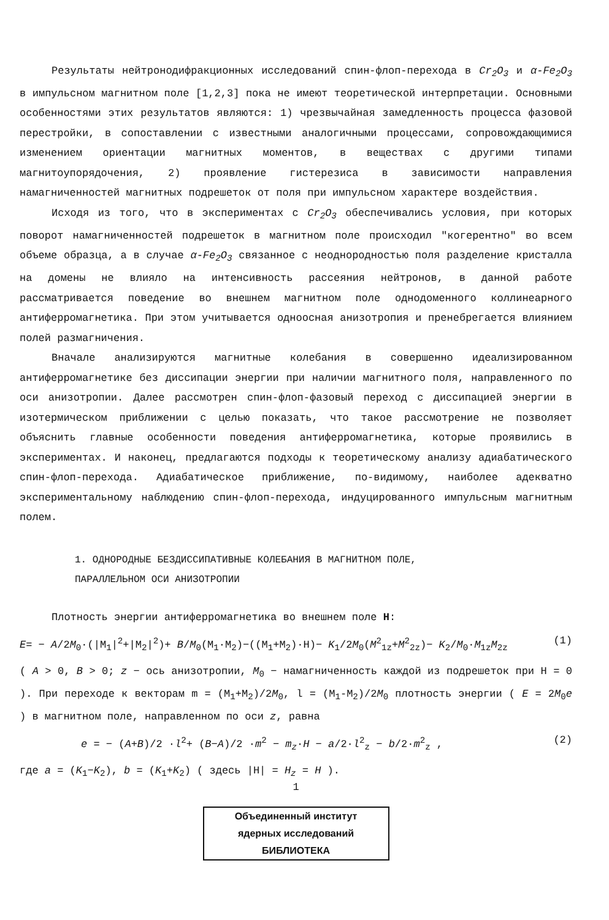Результаты нейтронодифракционных исследований спин-флоп-перехода в Cr<sub>2</sub>O<sub>3</sub> и α-Fe<sub>2</sub>O<sub>3</sub> в импульсном магнитном поле [1,2,3] пока не имеют теоретической интерпретации. Основными особенностями этих результатов являются: 1) чрезвычайная замедленность процесса фазовой перестройки, в сопоставлении с известными аналогичными процессами, сопровождающимися изменением ориентации магнитных моментов, в веществах с другими типами магнитоупорядочения, 2) проявление гистерезиса в зависимости направления намагниченностей магнитных подрешеток от поля при импульсном характере воздействия.
Исходя из того, что в экспериментах с Cr<sub>2</sub>O<sub>3</sub> обеспечивались условия, при которых поворот намагниченностей подрешеток в магнитном поле происходил "когерентно" во всем объеме образца, а в случае α-Fe<sub>2</sub>O<sub>3</sub> связанное с неоднородностью поля разделение кристалла на домены не влияло на интенсивность рассеяния нейтронов, в данной работе рассматривается поведение во внешнем магнитном поле однодоменного коллинеарного антиферромагнетика. При этом учитывается одноосная анизотропия и пренебрегается влиянием полей размагничения.
Вначале анализируются магнитные колебания в совершенно идеализированном антиферромагнетике без диссипации энергии при наличии магнитного поля, направленного по оси анизотропии. Далее рассмотрен спин-флоп-фазовый переход с диссипацией энергии в изотермическом приближении с целью показать, что такое рассмотрение не позволяет объяснить главные особенности поведения антиферромагнетика, которые проявились в экспериментах. И наконец, предлагаются подходы к теоретическому анализу адиабатического спин-флоп-перехода. Адиабатическое приближение, по-видимому, наиболее адекватно экспериментальному наблюдению спин-флоп-перехода, индуцированного импульсным магнитным полем.
1. ОДНОРОДНЫЕ БЕЗДИССИПАТИВНЫЕ КОЛЕБАНИЯ В МАГНИТНОМ ПОЛЕ,
ПАРАЛЛЕЛЬНОМ ОСИ АНИЗОТРОПИИ
Плотность энергии антиферромагнетика во внешнем поле H:
E= − A/2M<sub>0</sub>·(|M<sub>1</sub>|<sup>2</sup>+|M<sub>2</sub>|<sup>2</sup>)+ B/M<sub>0</sub>(M<sub>1</sub>·M<sub>2</sub>)−((M<sub>1</sub>+M<sub>2</sub>)·H)− K<sub>1</sub>/2M<sub>0</sub>(M<sup>2</sup><sub>1z</sub>+M<sup>2</sup><sub>2z</sub>)− K<sub>2</sub>/M<sub>0</sub>·M<sub>1z</sub>M<sub>2z</sub> (1)
( A > 0, B > 0; z − ось анизотропии, M<sub>0</sub> − намагниченность каждой из подрешеток при H = 0 ). При переходе к векторам m = (M<sub>1</sub>+M<sub>2</sub>)/2M<sub>0</sub>, l = (M<sub>1</sub>-M<sub>2</sub>)/2M<sub>0</sub> плотность энергии ( E = 2M<sub>0</sub>e ) в магнитном поле, направленном по оси z, равна
e = − (A+B)/2 ·l<sup>2</sup>+ (B−A)/2 ·m<sup>2</sup> − m<sub>z</sub>·H − a/2·l<sup>2</sup><sub>z</sub> − b/2·m<sup>2</sup><sub>z</sub> , (2)
где a = (K<sub>1</sub>−K<sub>2</sub>), b = (K<sub>1</sub>+K<sub>2</sub>) ( здесь |H| = H<sub>z</sub> = H ).
1
Объединенный институт
ядерных исследований
БИБЛИОТЕКА